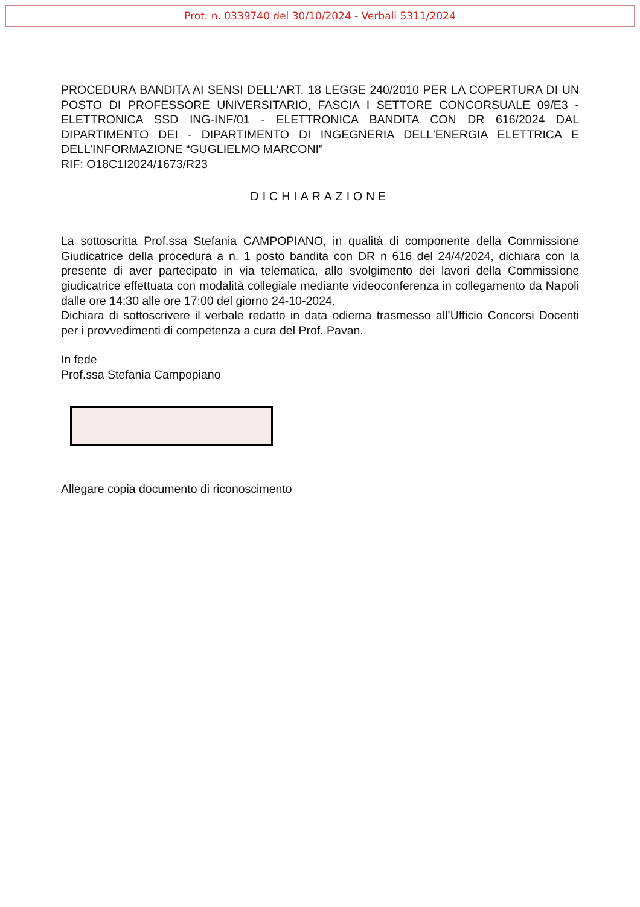Prot. n. 0339740 del 30/10/2024 - Verbali 5311/2024
PROCEDURA BANDITA AI SENSI DELL’ART. 18 LEGGE 240/2010 PER LA COPERTURA DI UN POSTO DI PROFESSORE UNIVERSITARIO, FASCIA I SETTORE CONCORSUALE 09/E3 - ELETTRONICA SSD ING-INF/01 - ELETTRONICA BANDITA CON DR 616/2024 DAL DIPARTIMENTO DEI - DIPARTIMENTO DI INGEGNERIA DELL'ENERGIA ELETTRICA E DELL’INFORMAZIONE “GUGLIELMO MARCONI"
RIF: O18C1I2024/1673/R23
DICHIARAZIONE
La sottoscritta Prof.ssa Stefania CAMPOPIANO, in qualità di componente della Commissione Giudicatrice della procedura a n. 1 posto bandita con DR n 616 del 24/4/2024, dichiara con la presente di aver partecipato in via telematica, allo svolgimento dei lavori della Commissione giudicatrice effettuata con modalità collegiale mediante videoconferenza in collegamento da Napoli dalle ore 14:30 alle ore 17:00 del giorno 24-10-2024.
Dichiara di sottoscrivere il verbale redatto in data odierna trasmesso all’Ufficio Concorsi Docenti per i provvedimenti di competenza a cura del Prof. Pavan.
In fede
Prof.ssa Stefania Campopiano
Allegare copia documento di riconoscimento